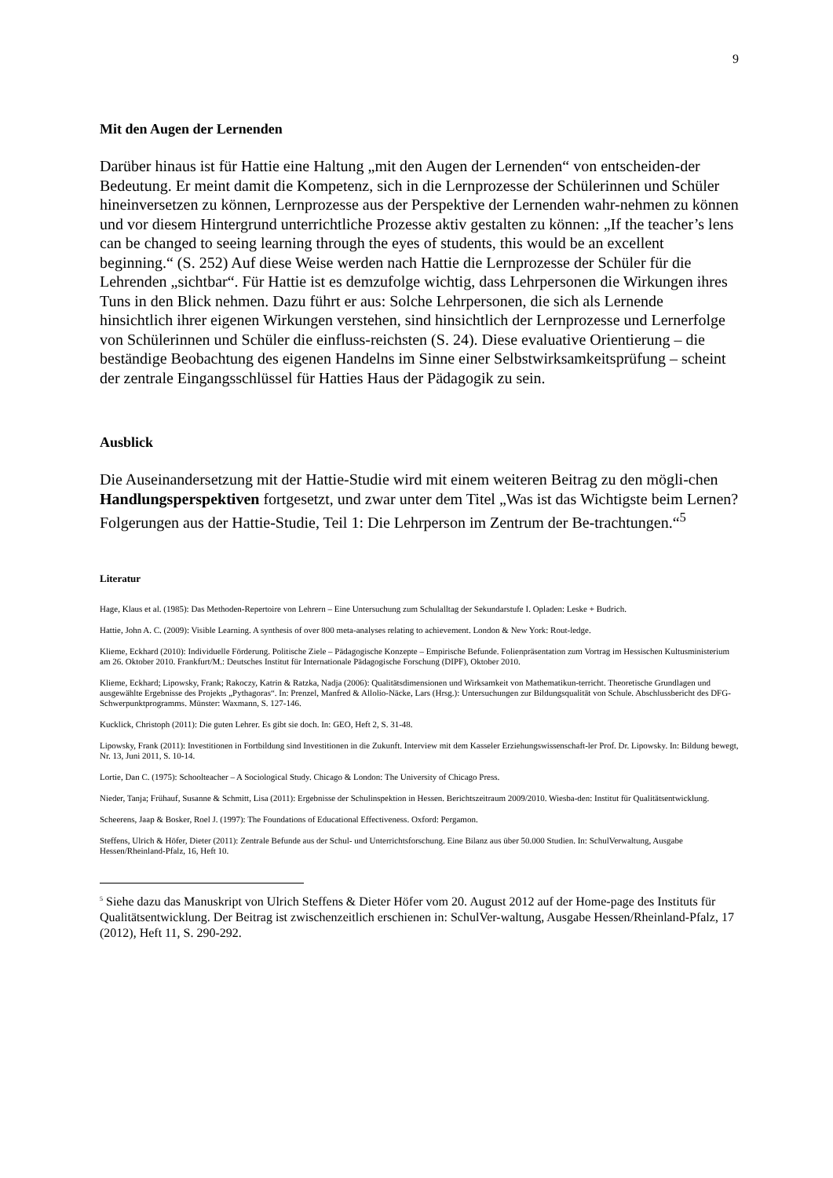9
Mit den Augen der Lernenden
Darüber hinaus ist für Hattie eine Haltung „mit den Augen der Lernenden“ von entscheiden-der Bedeutung. Er meint damit die Kompetenz, sich in die Lernprozesse der Schülerinnen und Schüler hineinversetzen zu können, Lernprozesse aus der Perspektive der Lernenden wahr-nehmen zu können und vor diesem Hintergrund unterrichtliche Prozesse aktiv gestalten zu können: „If the teacher’s lens can be changed to seeing learning through the eyes of students, this would be an excellent beginning.“ (S. 252) Auf diese Weise werden nach Hattie die Lernprozesse der Schüler für die Lehrenden „sichtbar“. Für Hattie ist es demzufolge wichtig, dass Lehrpersonen die Wirkungen ihres Tuns in den Blick nehmen. Dazu führt er aus: Solche Lehrpersonen, die sich als Lernende hinsichtlich ihrer eigenen Wirkungen verstehen, sind hinsichtlich der Lernprozesse und Lernerfolge von Schülerinnen und Schüler die einfluss-reichsten (S. 24). Diese evaluative Orientierung – die beständige Beobachtung des eigenen Handelns im Sinne einer Selbstwirksamkeitsprüfung – scheint der zentrale Eingangsschlüssel für Hatties Haus der Pädagogik zu sein.
Ausblick
Die Auseinandersetzung mit der Hattie-Studie wird mit einem weiteren Beitrag zu den mögli-chen Handlungsperspektiven fortgesetzt, und zwar unter dem Titel „Was ist das Wichtigste beim Lernen? Folgerungen aus der Hattie-Studie, Teil 1: Die Lehrperson im Zentrum der Be-trachtungen.“<sup>5</sup>
Literatur
Hage, Klaus et al. (1985): Das Methoden-Repertoire von Lehrern – Eine Untersuchung zum Schulalltag der Sekundarstufe I. Opladen: Leske + Budrich.
Hattie, John A. C. (2009): Visible Learning. A synthesis of over 800 meta-analyses relating to achievement. London & New York: Rout-ledge.
Klieme, Eckhard (2010): Individuelle Förderung. Politische Ziele – Pädagogische Konzepte – Empirische Befunde. Folienpräsentation zum Vortrag im Hessischen Kultusministerium am 26. Oktober 2010. Frankfurt/M.: Deutsches Institut für Internationale Pädagogische Forschung (DIPF), Oktober 2010.
Klieme, Eckhard; Lipowsky, Frank; Rakoczy, Katrin & Ratzka, Nadja (2006): Qualitätsdimensionen und Wirksamkeit von Mathematikun-terricht. Theoretische Grundlagen und ausgewählte Ergebnisse des Projekts „Pythagoras“. In: Prenzel, Manfred & Allolio-Näcke, Lars (Hrsg.): Untersuchungen zur Bildungsqualität von Schule. Abschlussbericht des DFG-Schwerpunktprogramms. Münster: Waxmann, S. 127-146.
Kucklick, Christoph (2011): Die guten Lehrer. Es gibt sie doch. In: GEO, Heft 2, S. 31-48.
Lipowsky, Frank (2011): Investitionen in Fortbildung sind Investitionen in die Zukunft. Interview mit dem Kasseler Erziehungswissenschaft-ler Prof. Dr. Lipowsky. In: Bildung bewegt, Nr. 13, Juni 2011, S. 10-14.
Lortie, Dan C. (1975): Schoolteacher – A Sociological Study. Chicago & London: The University of Chicago Press.
Nieder, Tanja; Frühauf, Susanne & Schmitt, Lisa (2011): Ergebnisse der Schulinspektion in Hessen. Berichtszeitraum 2009/2010. Wiesba-den: Institut für Qualitätsentwicklung.
Scheerens, Jaap & Bosker, Roel J. (1997): The Foundations of Educational Effectiveness. Oxford: Pergamon.
Steffens, Ulrich & Höfer, Dieter (2011): Zentrale Befunde aus der Schul- und Unterrichtsforschung. Eine Bilanz aus über 50.000 Studien. In: SchulVerwaltung, Ausgabe Hessen/Rheinland-Pfalz, 16, Heft 10.
<sup>5</sup> Siehe dazu das Manuskript von Ulrich Steffens & Dieter Höfer vom 20. August 2012 auf der Home-page des Instituts für Qualitätsentwicklung. Der Beitrag ist zwischenzeitlich erschienen in: SchulVer-waltung, Ausgabe Hessen/Rheinland-Pfalz, 17 (2012), Heft 11, S. 290-292.